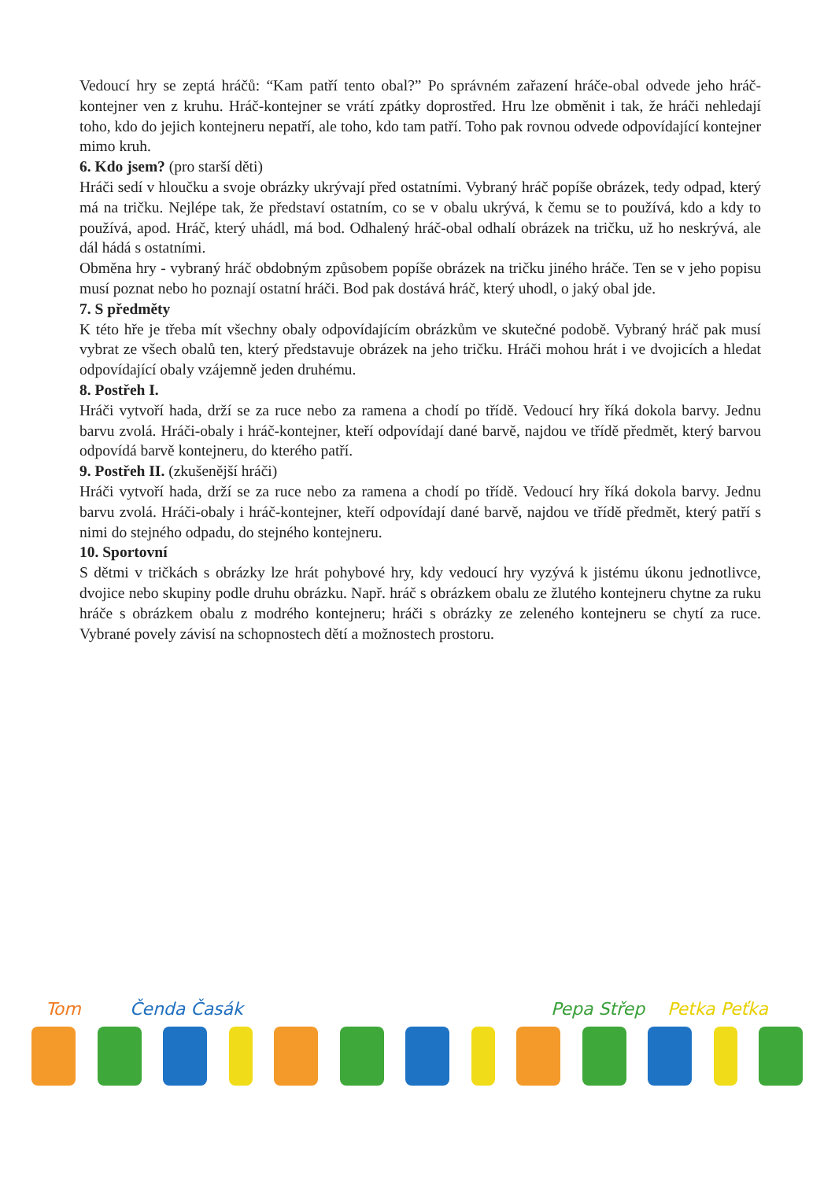Vedoucí hry se zeptá hráčů: “Kam patří tento obal?” Po správném zařazení hráče-obal odvede jeho hráč-kontejner ven z kruhu. Hráč-kontejner se vrátí zpátky doprostřed. Hru lze obměnit i tak, že hráči nehledají toho, kdo do jejich kontejneru nepatří, ale toho, kdo tam patří. Toho pak rovnou odvede odpovídající kontejner mimo kruh.
6. Kdo jsem? (pro starší děti)
Hráči sedí v hloučku a svoje obrázky ukrývají před ostatními. Vybraný hráč popíše obrázek, tedy odpad, který má na tričku. Nejlépe tak, že představí ostatním, co se v obalu ukrývá, k čemu se to používá, kdo a kdy to používá, apod. Hráč, který uhádl, má bod. Odhalený hráč-obal odhalí obrázek na tričku, už ho neskrývá, ale dál hádá s ostatními.
Obměna hry - vybraný hráč obdobným způsobem popíše obrázek na tričku jiného hráče. Ten se v jeho popisu musí poznat nebo ho poznají ostatní hráči. Bod pak dostává hráč, který uhodl, o jaký obal jde.
7. S předměty
K této hře je třeba mít všechny obaly odpovídajícím obrázkům ve skutečné podobě. Vybraný hráč pak musí vybrat ze všech obalů ten, který představuje obrázek na jeho tričku. Hráči mohou hrát i ve dvojicích a hledat odpovídající obaly vzájemně jeden druhému.
8. Postřeh I.
Hráči vytvoří hada, drží se za ruce nebo za ramena a chodí po třídě. Vedoucí hry říká dokola barvy. Jednu barvu zvolá. Hráči-obaly i hráč-kontejner, kteří odpovídají dané barvě, najdou ve třídě předmět, který barvou odpovídá barvě kontejneru, do kterého patří.
9. Postřeh II. (zkušenější hráči)
Hráči vytvoří hada, drží se za ruce nebo za ramena a chodí po třídě. Vedoucí hry říká dokola barvy. Jednu barvu zvolá. Hráči-obaly i hráč-kontejner, kteří odpovídají dané barvě, najdou ve třídě předmět, který patří s nimi do stejného odpadu, do stejného kontejneru.
10. Sportovní
S dětmi v tričkách s obrázky lze hrát pohybové hry, kdy vedoucí hry vyzývá k jistému úkonu jednotlivce, dvojice nebo skupiny podle druhu obrázku. Např. hráč s obrázkem obalu ze žlutého kontejneru chytne za ruku hráče s obrázkem obalu z modrého kontejneru; hráči s obrázky ze zeleného kontejneru se chytí za ruce. Vybrané povely závisí na schopnostech dětí a možnostech prostoru.
Tom Čenda Časák Pepa Střep Petka Peťka